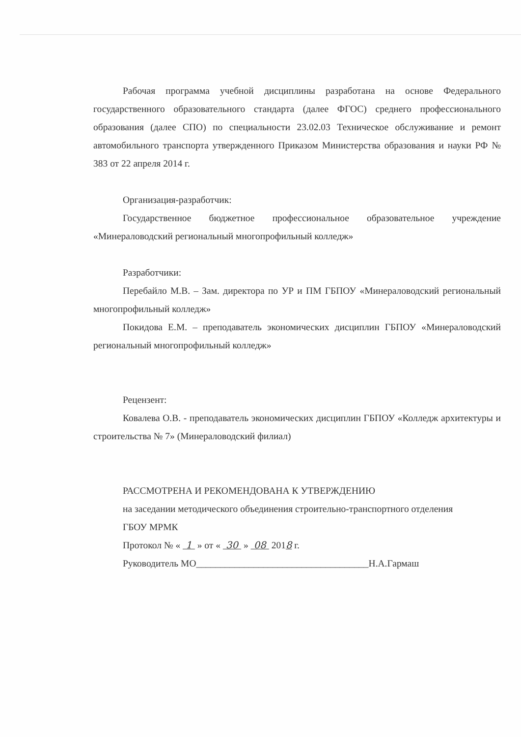Рабочая программа учебной дисциплины разработана на основе Федерального государственного образовательного стандарта (далее ФГОС) среднего профессионального образования (далее СПО) по специальности 23.02.03 Техническое обслуживание и ремонт автомобильного транспорта утвержденного Приказом Министерства образования и науки РФ № 383 от 22 апреля 2014 г.
Организация-разработчик:
Государственное бюджетное профессиональное образовательное учреждение «Минераловодский региональный многопрофильный колледж»
Разработчики:
Перебайло М.В. – Зам. директора по УР и ПМ ГБПОУ «Минераловодский региональный многопрофильный колледж»
Покидова Е.М. – преподаватель экономических дисциплин ГБПОУ «Минераловодский региональный многопрофильный колледж»
Рецензент:
Ковалева О.В. - преподаватель экономических дисциплин ГБПОУ «Колледж архитектуры и строительства № 7» (Минераловодский филиал)
РАССМОТРЕНА И РЕКОМЕНДОВАНА К УТВЕРЖДЕНИЮ
на заседании методического объединения строительно-транспортного отделения
ГБОУ МРМК
Протокол № « 1 » от « 30 » 08 2018 г.
Руководитель МО____________________________________Н.А.Гармаш